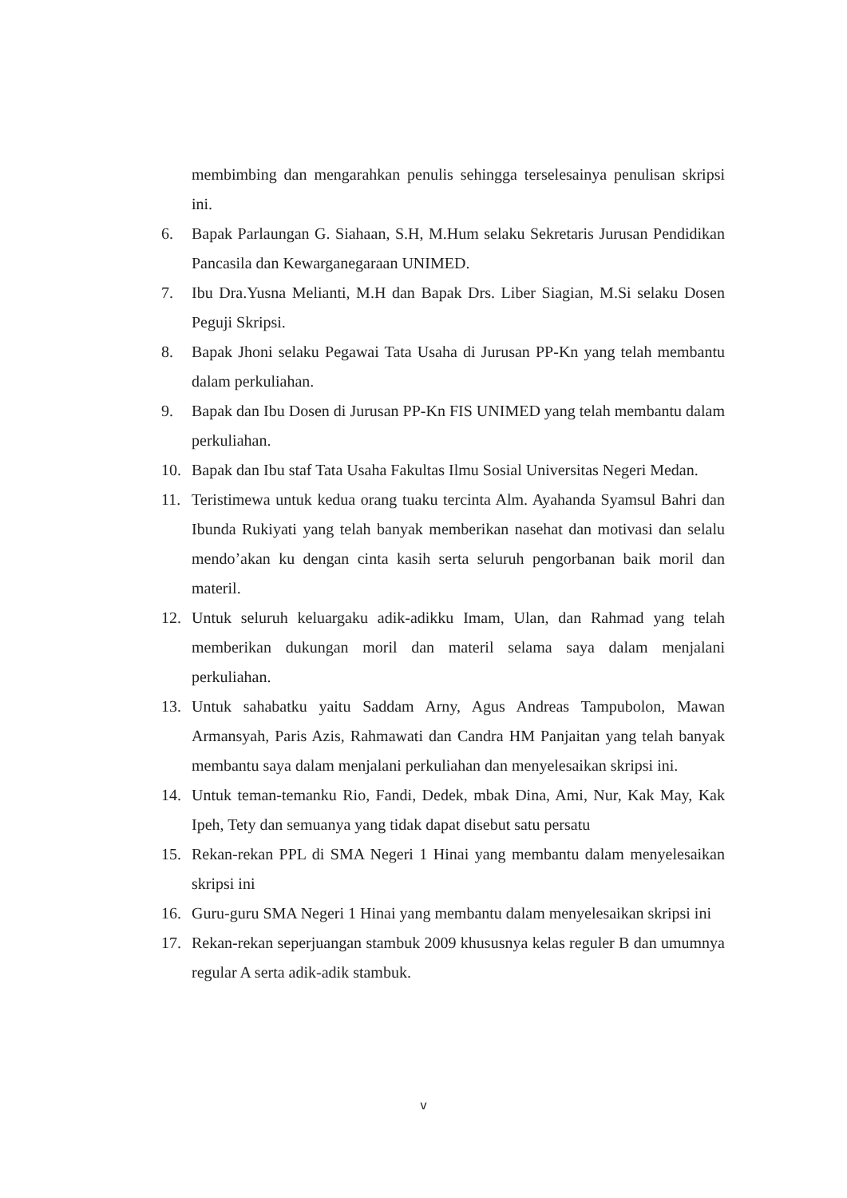membimbing dan mengarahkan penulis sehingga terselesainya penulisan skripsi ini.
6. Bapak Parlaungan G. Siahaan, S.H, M.Hum selaku Sekretaris Jurusan Pendidikan Pancasila dan Kewarganegaraan UNIMED.
7. Ibu Dra.Yusna Melianti, M.H dan Bapak Drs. Liber Siagian, M.Si selaku Dosen Peguji Skripsi.
8. Bapak Jhoni selaku Pegawai Tata Usaha di Jurusan PP-Kn yang telah membantu dalam perkuliahan.
9. Bapak dan Ibu Dosen di Jurusan PP-Kn FIS UNIMED yang telah membantu dalam perkuliahan.
10. Bapak dan Ibu staf Tata Usaha Fakultas Ilmu Sosial Universitas Negeri Medan.
11. Teristimewa untuk kedua orang tuaku tercinta Alm. Ayahanda Syamsul Bahri dan Ibunda Rukiyati yang telah banyak memberikan nasehat dan motivasi dan selalu mendo’akan ku dengan cinta kasih serta seluruh pengorbanan baik moril dan materil.
12. Untuk seluruh keluargaku adik-adikku Imam, Ulan, dan Rahmad yang telah memberikan dukungan moril dan materil selama saya dalam menjalani perkuliahan.
13. Untuk sahabatku yaitu Saddam Arny, Agus Andreas Tampubolon, Mawan Armansyah, Paris Azis, Rahmawati dan Candra HM Panjaitan yang telah banyak membantu saya dalam menjalani perkuliahan dan menyelesaikan skripsi ini.
14. Untuk teman-temanku Rio, Fandi, Dedek, mbak Dina, Ami, Nur, Kak May, Kak Ipeh, Tety dan semuanya yang tidak dapat disebut satu persatu
15. Rekan-rekan PPL di SMA Negeri 1 Hinai yang membantu dalam menyelesaikan skripsi ini
16. Guru-guru SMA Negeri 1 Hinai yang membantu dalam menyelesaikan skripsi ini
17. Rekan-rekan seperjuangan stambuk 2009 khususnya kelas reguler B dan umumnya regular A serta adik-adik stambuk.
v